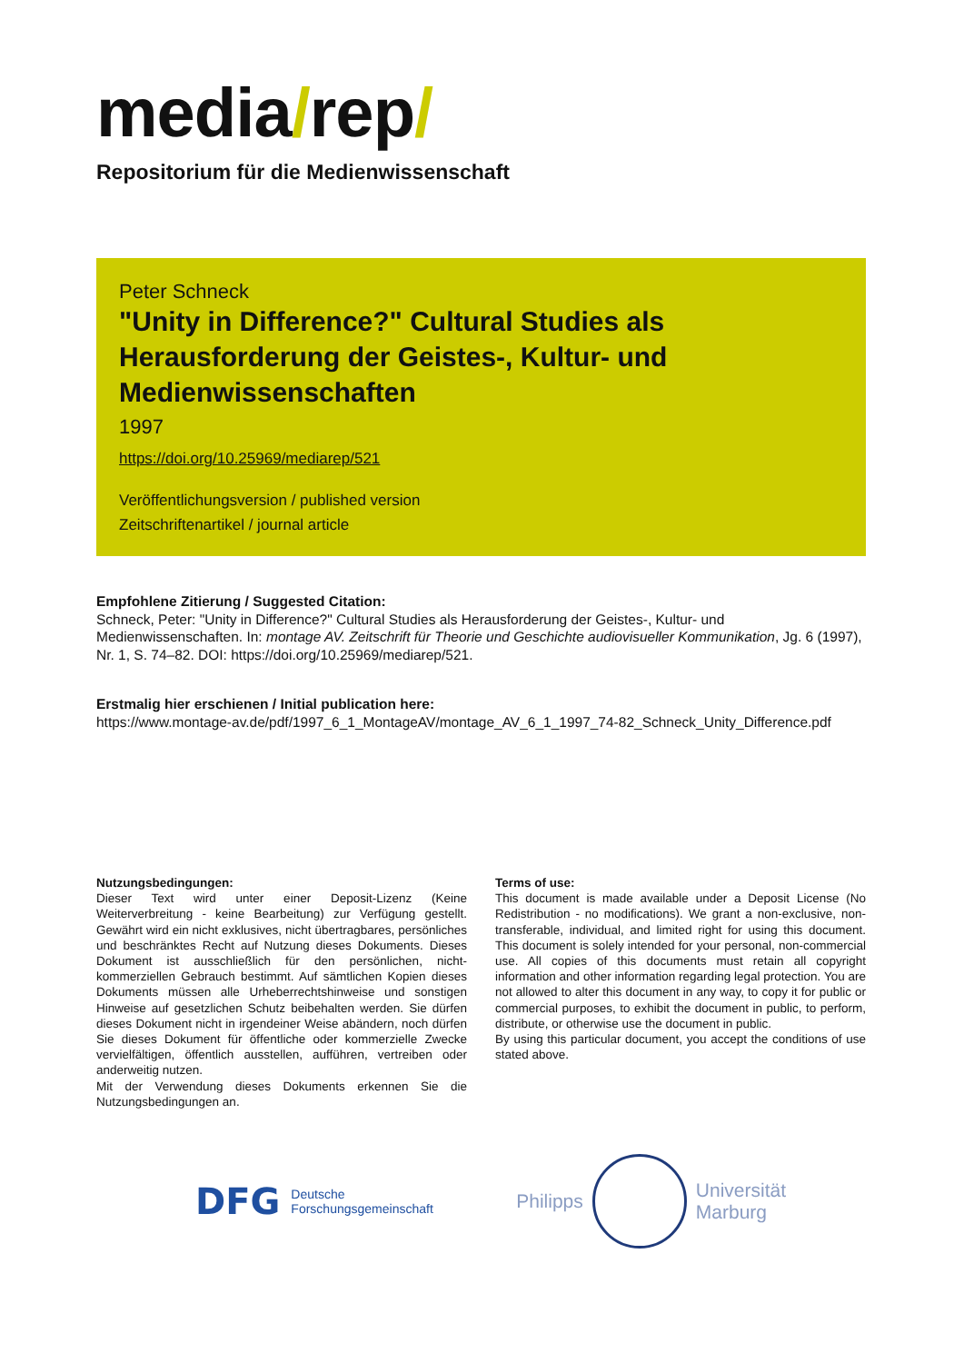media/rep/
Repositorium für die Medienwissenschaft
Peter Schneck
"Unity in Difference?" Cultural Studies als
Herausforderung der Geistes-, Kultur- und
Medienwissenschaften
1997
https://doi.org/10.25969/mediarep/521
Veröffentlichungsversion / published version
Zeitschriftenartikel / journal article
Empfohlene Zitierung / Suggested Citation:
Schneck, Peter: "Unity in Difference?" Cultural Studies als Herausforderung der Geistes-, Kultur- und Medienwissenschaften. In: montage AV. Zeitschrift für Theorie und Geschichte audiovisueller Kommunikation, Jg. 6 (1997), Nr. 1, S. 74–82. DOI: https://doi.org/10.25969/mediarep/521.
Erstmalig hier erschienen / Initial publication here:
https://www.montage-av.de/pdf/1997_6_1_MontageAV/montage_AV_6_1_1997_74-82_Schneck_Unity_Difference.pdf
Nutzungsbedingungen:
Dieser Text wird unter einer Deposit-Lizenz (Keine Weiterverbreitung - keine Bearbeitung) zur Verfügung gestellt. Gewährt wird ein nicht exklusives, nicht übertragbares, persönliches und beschränktes Recht auf Nutzung dieses Dokuments. Dieses Dokument ist ausschließlich für den persönlichen, nicht-kommerziellen Gebrauch bestimmt. Auf sämtlichen Kopien dieses Dokuments müssen alle Urheberrechtshinweise und sonstigen Hinweise auf gesetzlichen Schutz beibehalten werden. Sie dürfen dieses Dokument nicht in irgendeiner Weise abändern, noch dürfen Sie dieses Dokument für öffentliche oder kommerzielle Zwecke vervielfältigen, öffentlich ausstellen, aufführen, vertreiben oder anderweitig nutzen.
Mit der Verwendung dieses Dokuments erkennen Sie die Nutzungsbedingungen an.
Terms of use:
This document is made available under a Deposit License (No Redistribution - no modifications). We grant a non-exclusive, non-transferable, individual, and limited right for using this document. This document is solely intended for your personal, non-commercial use. All copies of this documents must retain all copyright information and other information regarding legal protection. You are not allowed to alter this document in any way, to copy it for public or commercial purposes, to exhibit the document in public, to perform, distribute, or otherwise use the document in public.
By using this particular document, you accept the conditions of use stated above.
DFG Deutsche
Forschungsgemeinschaft
Philipps
Universität
Marburg